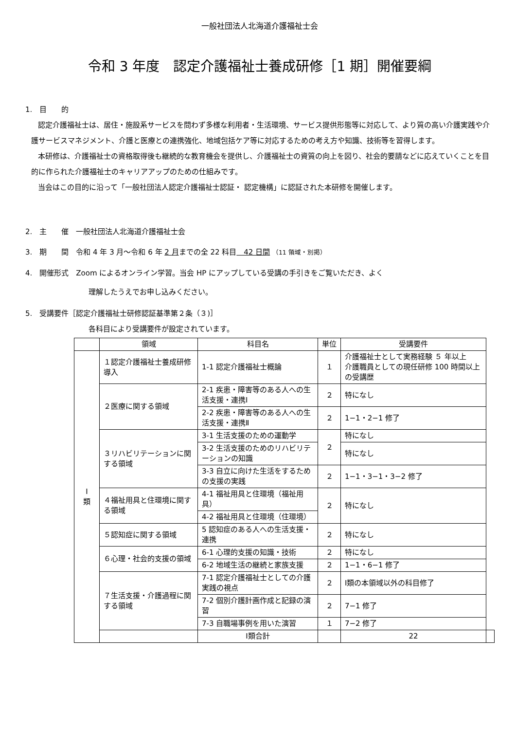一般社団法人北海道介護福祉士会
令和 3 年度　認定介護福祉士養成研修［1 期］開催要綱
1.　目　　的
認定介護福祉士は、居住・施設系サービスを問わず多様な利用者・生活環境、サービス提供形態等に対応して、より質の高い介護実践や介護サービスマネジメント、介護と医療との連携強化、地域包括ケア等に対応するための考え方や知識、技術等を習得します。
本研修は、介護福祉士の資格取得後も継続的な教育機会を提供し、介護福祉士の資質の向上を図り、社会的要請などに応えていくことを目的に作られた介護福祉士のキャリアアップのための仕組みです。
当会はこの目的に沿って「一般社団法人認定介護福祉士認証・ 認定機構」に認証された本研修を開催します。
2.　主　　催　一般社団法人北海道介護福祉士会
3.　期　　間　令和 4 年 3 月～令和 6 年 2 月までの全 22 科目　42 日間 （11 領域・別掲）
4.　開催形式　Zoom によるオンライン学習。当会 HP にアップしている受講の手引きをご覧いただき、よく
理解したうえでお申し込みください。
5.　受講要件［認定介護福祉士研修認証基準第２条（３)］
各科目により受講要件が設定されています。
| | 領域 | 科目名 | 単位 | 受講要件 | |
| --- | --- | --- | --- | --- | --- |
| Ⅰ 類 | １認定介護福祉士養成研修導入 | 1-1 認定介護福祉士概論 | １ | 介護福祉士として実務経験 ５ 年以上 介護職員としての現任研修 100 時間以上の受講歴 | |
| | ２医療に関する領域 | 2-1 疾患・障害等のある人への生活支援・連携Ⅰ | ２ | 特になし | |
| | | 2-2 疾患・障害等のある人への生活支援・連携Ⅱ | ２ | 1−1・2−1 修了 | |
| | ３リハビリテーションに関する領域 | 3-1 生活支援のための運動学 | ２ | 特になし | |
| | | 3-2 生活支援のためのリハビリテーションの知識 | | 特になし | |
| | | 3-3 自立に向けた生活をするための支援の実践 | ２ | 1−1・3−1・3−2 修了 | |
| | ４福祉用具と住環境に関する領域 | 4-1 福祉用具と住環境（福祉用具） | ２ | 特になし | |
| | | 4-2 福祉用具と住環境（住環境） | | | |
| | ５認知症に関する領域 | 5 認知症のある人への生活支援・連携 | ２ | 特になし | |
| | ６心理・社会的支援の領域 | 6-1 心理的支援の知識・技術 | ２ | 特になし | |
| | | 6-2 地域生活の継続と家族支援 | ２ | 1−1・6−1 修了 | |
| | ７生活支援・介護過程に関する領域 | 7-1 認定介護福祉士としての介護実践の視点 | ２ | Ⅰ類の本領域以外の科目修了 | |
| | | 7-2 個別介護計画作成と記録の演習 | ２ | 7−1 修了 | |
| | | 7-3 自職場事例を用いた演習 | １ | 7−2 修了 | |
| | | Ⅰ類合計 | | 22 | |